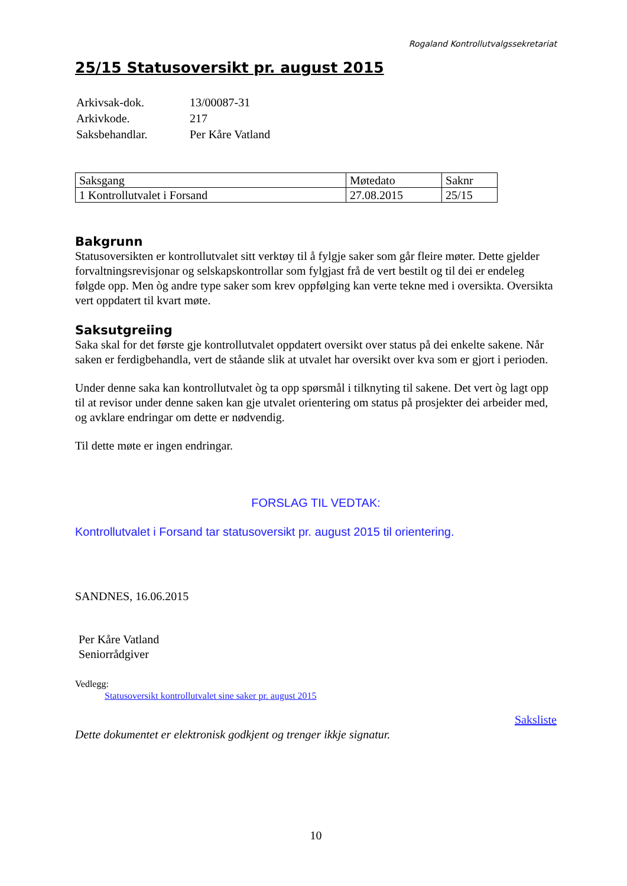Rogaland Kontrollutvalgssekretariat
25/15 Statusoversikt pr. august 2015
| Arkivsak-dok. | 13/00087-31 |
| Arkivkode. | 217 |
| Saksbehandlar. | Per Kåre Vatland |
| Saksgang | Møtedato | Saknr |
| 1 Kontrollutvalet i Forsand | 27.08.2015 | 25/15 |
Bakgrunn
Statusoversikten er kontrollutvalet sitt verktøy til å fylgje saker som går fleire møter. Dette gjelder forvaltningsrevisjonar og selskapskontrollar som fylgjast frå de vert bestilt og til dei er endeleg følgde opp. Men òg andre type saker som krev oppfølging kan verte tekne med i oversikta. Oversikta vert oppdatert til kvart møte.
Saksutgreiing
Saka skal for det første gje kontrollutvalet oppdatert oversikt over status på dei enkelte sakene. Når saken er ferdigbehandla, vert de ståande slik at utvalet har oversikt over kva som er gjort i perioden.
Under denne saka kan kontrollutvalet òg ta opp spørsmål i tilknyting til sakene. Det vert òg lagt opp til at revisor under denne saken kan gje utvalet orientering om status på prosjekter dei arbeider med, og avklare endringar om dette er nødvendig.
Til dette møte er ingen endringar.
FORSLAG TIL VEDTAK:
Kontrollutvalet i Forsand tar statusoversikt pr. august 2015 til orientering.
SANDNES, 16.06.2015
Per Kåre Vatland
Seniorrådgiver
Vedlegg:
Statusoversikt kontrollutvalet sine saker pr. august 2015
Saksliste
Dette dokumentet er elektronisk godkjent og trenger ikkje signatur.
10